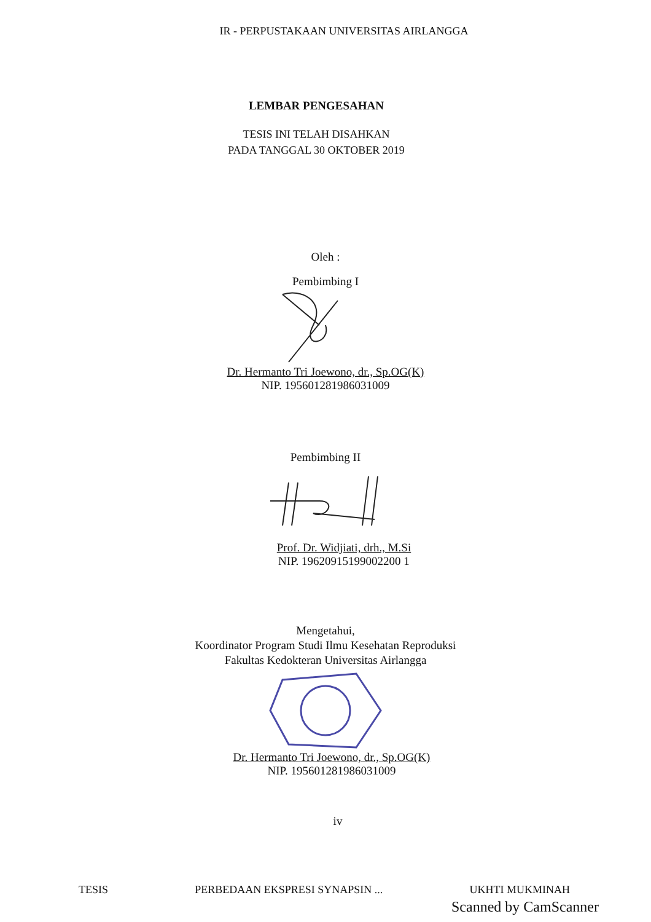IR - PERPUSTAKAAN UNIVERSITAS AIRLANGGA
LEMBAR PENGESAHAN
TESIS INI TELAH DISAHKAN
PADA TANGGAL 30 OKTOBER 2019
Oleh :
Pembimbing I
Dr. Hermanto Tri Joewono, dr., Sp.OG(K)
NIP. 195601281986031009
Pembimbing II
Prof. Dr. Widjiati, drh., M.Si
NIP. 19620915199002200 1
Mengetahui,
Koordinator Program Studi Ilmu Kesehatan Reproduksi
Fakultas Kedokteran Universitas Airlangga
Dr. Hermanto Tri Joewono, dr., Sp.OG(K)
NIP. 195601281986031009
iv
TESIS PERBEDAAN EKSPRESI SYNAPSIN ... UKHTI MUKMINAH
Scanned by CamScanner